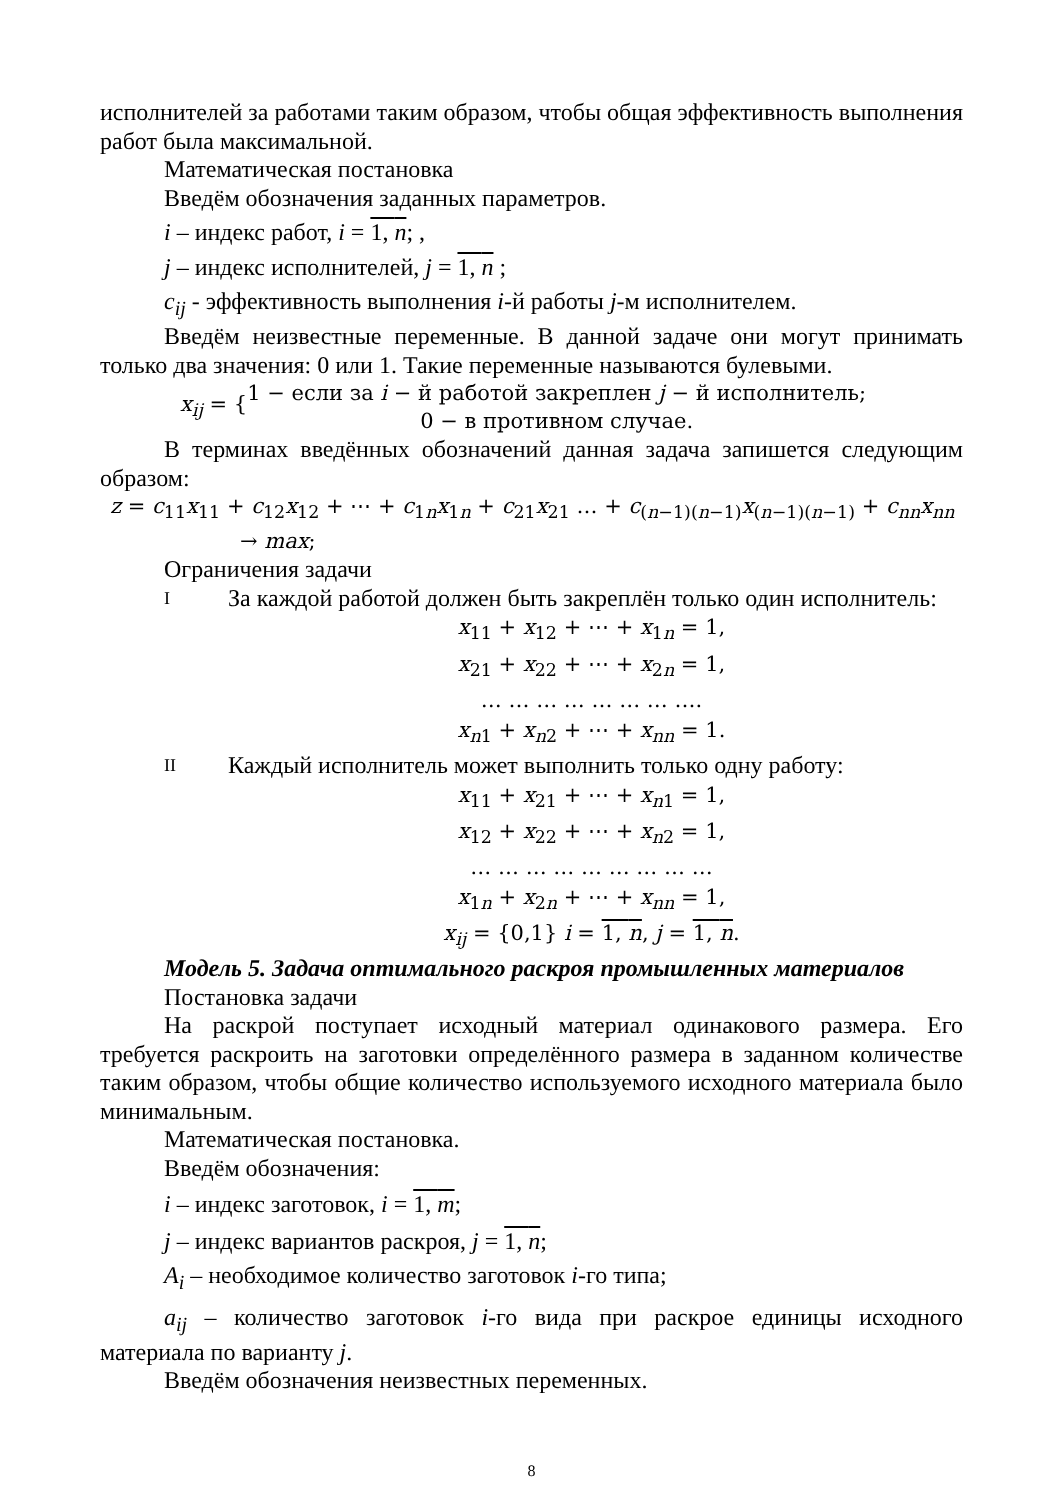исполнителей за работами таким образом, чтобы общая эффективность выполнения работ была максимальной.
Математическая постановка
Введём обозначения заданных параметров.
i – индекс работ, i = 1, n; ,
j – индекс исполнителей, j = 1, n ;
c<sub>ij</sub> - эффективность выполнения i-й работы j-м исполнителем.
Введём неизвестные переменные. В данной задаче они могут принимать только два значения: 0 или 1. Такие переменные называются булевыми.
x<sub>ij</sub> = { 1 − если за i − й работой закреплен j − й исполнитель;
0 − в противном случае.
В терминах введённых обозначений данная задача запишется следующим образом:
z = c<sub>11</sub>x<sub>11</sub> + c<sub>12</sub>x<sub>12</sub> + ⋯ + c<sub>1n</sub>x<sub>1n</sub> + c<sub>21</sub>x<sub>21</sub> … + c<sub>(n−1)(n−1)</sub>x<sub>(n−1)(n−1)</sub> + c<sub>nn</sub>x<sub>nn</sub>
→ max;
Ограничения задачи
I
За каждой работой должен быть закреплён только один исполнитель:
x<sub>11</sub> + x<sub>12</sub> + ⋯ + x<sub>1n</sub> = 1,
x<sub>21</sub> + x<sub>22</sub> + ⋯ + x<sub>2n</sub> = 1,
… … … … … … … ….
x<sub>n1</sub> + x<sub>n2</sub> + ⋯ + x<sub>nn</sub> = 1.
II
Каждый исполнитель может выполнить только одну работу:
x<sub>11</sub> + x<sub>21</sub> + ⋯ + x<sub>n1</sub> = 1,
x<sub>12</sub> + x<sub>22</sub> + ⋯ + x<sub>n2</sub> = 1,
… … … … … … … … …
x<sub>1n</sub> + x<sub>2n</sub> + ⋯ + x<sub>nn</sub> = 1,
x<sub>ij</sub> = {0,1} i = 1, n, j = 1, n.
Модель 5. Задача оптимального раскроя промышленных материалов
Постановка задачи
На раскрой поступает исходный материал одинакового размера. Его требуется раскроить на заготовки определённого размера в заданном количестве таким образом, чтобы общие количество используемого исходного материала было минимальным.
Математическая постановка.
Введём обозначения:
i – индекс заготовок, i = 1, m;
j – индекс вариантов раскроя, j = 1, n;
A<sub>i</sub> – необходимое количество заготовок i-го типа;
a<sub>ij</sub> – количество заготовок i-го вида при раскрое единицы исходного материала по варианту j.
Введём обозначения неизвестных переменных.
8